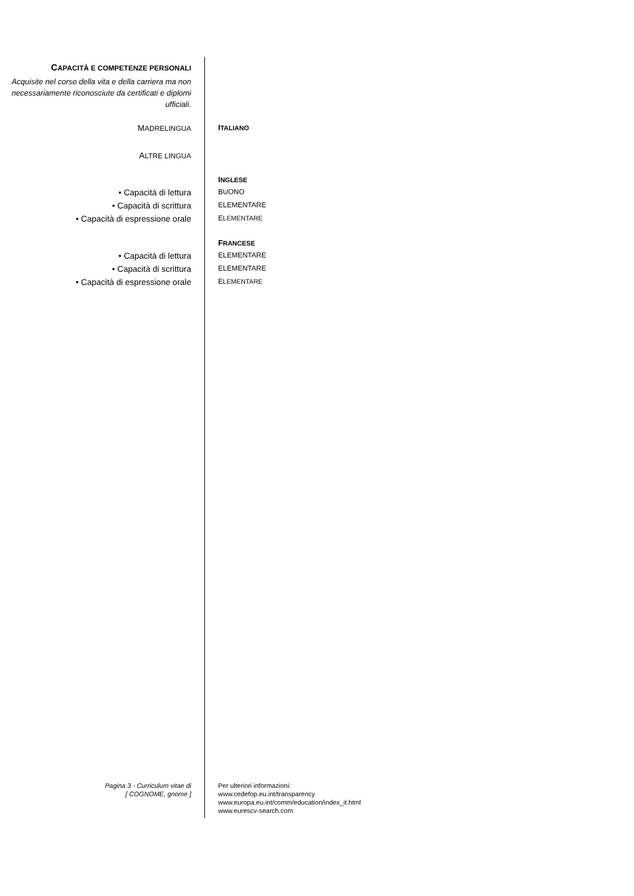CAPACITÀ E COMPETENZE PERSONALI
Acquisite nel corso della vita e della carriera ma non necessariamente riconosciute da certificati e diplomi ufficiali.
MADRELINGUA ITALIANO
ALTRE LINGUA
INGLESE
• Capacità di lettura
BUONO
• Capacità di scrittura
ELEMENTARE
• Capacità di espressione orale
ELEMENTARE
FRANCESE
• Capacità di lettura
ELEMENTARE
• Capacità di scrittura
ELEMENTARE
• Capacità di espressione orale
ELEMENTARE
Pagina 3 - Curriculum vitae di
[ COGNOME, gnome ]
Per ulteriori informazioni:
www.cedefop.eu.int/transparency
www.europa.eu.int/comm/education/index_it.html
www.eurescv-search.com